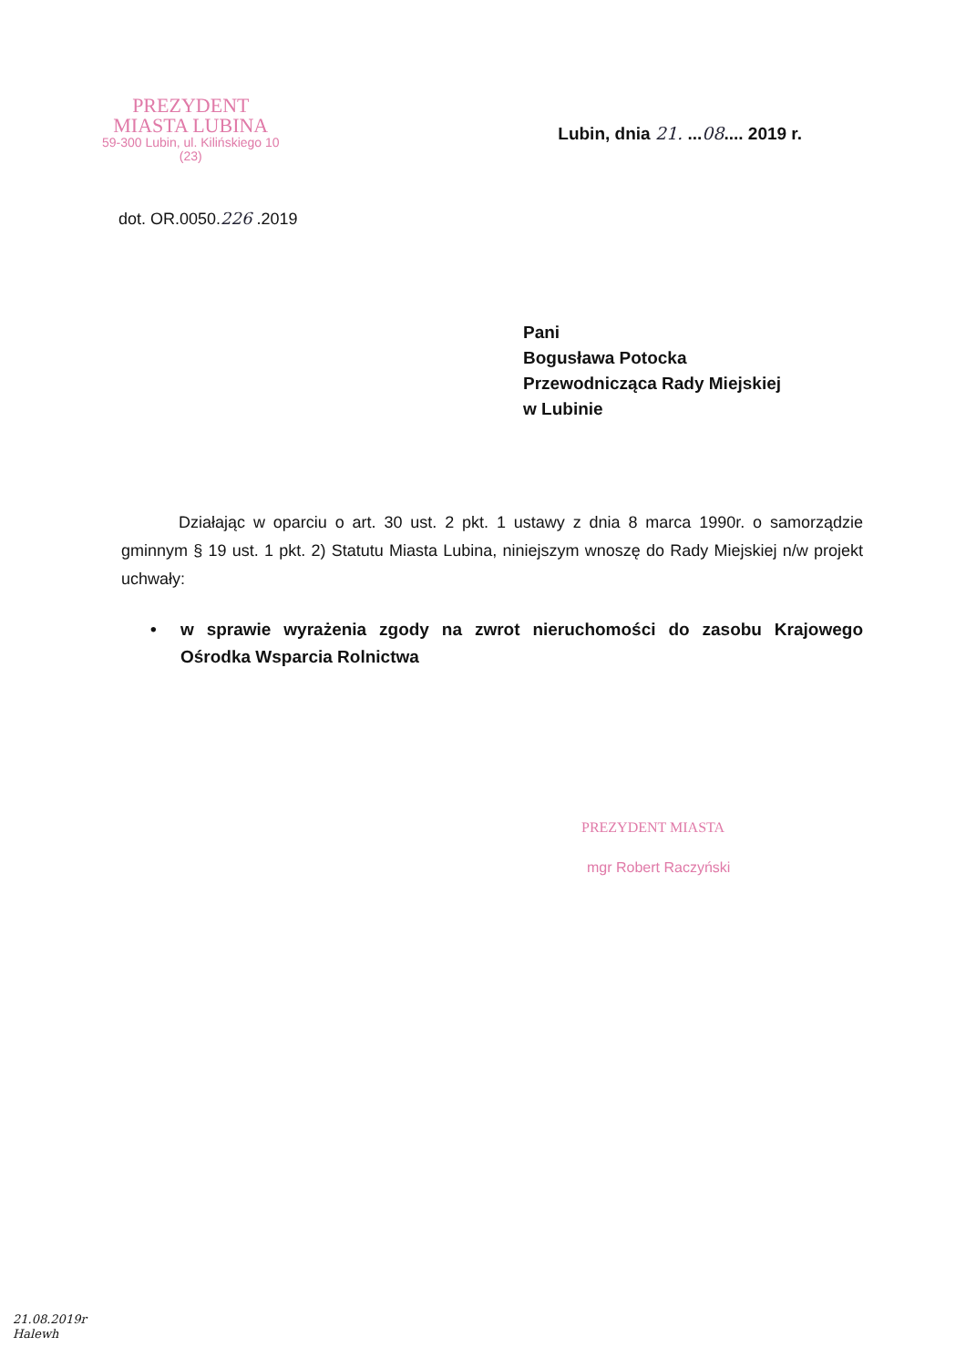PREZYDENT
MIASTA LUBINA
59-300 Lubin, ul. Kilińskiego 10
(23)
Lubin, dnia 21. ...08.... 2019 r.
dot. OR.0050.226 .2019
Pani
Bogusława Potocka
Przewodnicząca Rady Miejskiej
w Lubinie
Działając w oparciu o art. 30 ust. 2 pkt. 1 ustawy z dnia 8 marca 1990r. o samorządzie gminnym § 19 ust. 1 pkt. 2) Statutu Miasta Lubina, niniejszym wnoszę do Rady Miejskiej n/w projekt uchwały:
• w sprawie wyrażenia zgody na zwrot nieruchomości do zasobu Krajowego Ośrodka Wsparcia Rolnictwa
PREZYDENT MIASTA
mgr Robert Raczyński
21.08.2019r
Halewh